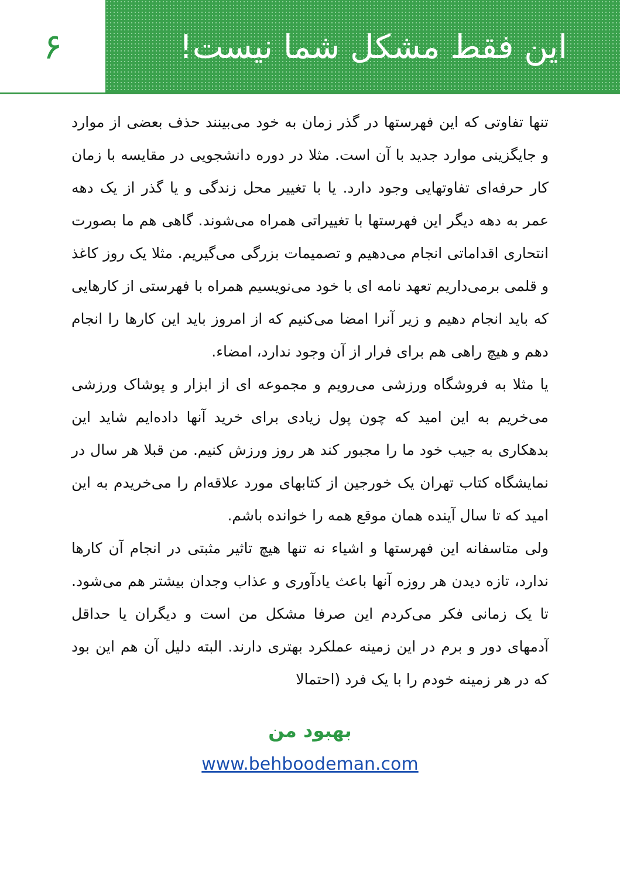این فقط مشکل شما نیست! ۶
تنها تفاوتی که این فهرستها در گذر زمان به خود می‌بینند حذف بعضی از موارد و جایگزینی موارد جدید با آن است. مثلا در دوره دانشجویی در مقایسه با زمان کار حرفه‌ای تفاوتهایی وجود دارد. یا با تغییر محل زندگی و یا گذر از یک دهه عمر به دهه دیگر این فهرستها با تغییراتی همراه می‌شوند. گاهی هم ما بصورت انتحاری اقداماتی انجام می‌دهیم و تصمیمات بزرگی می‌گیریم. مثلا یک روز کاغذ و قلمی برمی‌داریم تعهد نامه ای با خود می‌نویسیم همراه با فهرستی از کارهایی که باید انجام دهیم و زیر آنرا امضا می‌کنیم که از امروز باید این کارها را انجام دهم و هیچ راهی هم برای فرار از آن وجود ندارد، امضاء.
یا مثلا به فروشگاه ورزشی می‌رویم و مجموعه ای از ابزار و پوشاک ورزشی می‌خریم به این امید که چون پول زیادی برای خرید آنها داده‌ایم شاید این بدهکاری به جیب خود ما را مجبور کند هر روز ورزش کنیم. من قبلا هر سال در نمایشگاه کتاب تهران یک خورجین از کتابهای مورد علاقه‌ام را می‌خریدم به این امید که تا سال آینده همان موقع همه را خوانده باشم.
ولی متاسفانه این فهرستها و اشیاء نه تنها هیچ تاثیر مثبتی در انجام آن کارها ندارد، تازه دیدن هر روزه آنها باعث یادآوری و عذاب وجدان بیشتر هم می‌شود. تا یک زمانی فکر می‌کردم این صرفا مشکل من است و دیگران یا حداقل آدمهای دور و برم در این زمینه عملکرد بهتری دارند. البته دلیل آن هم این بود که در هر زمینه خودم را با یک فرد (احتمالا
بهبود من
www.behboodeman.com